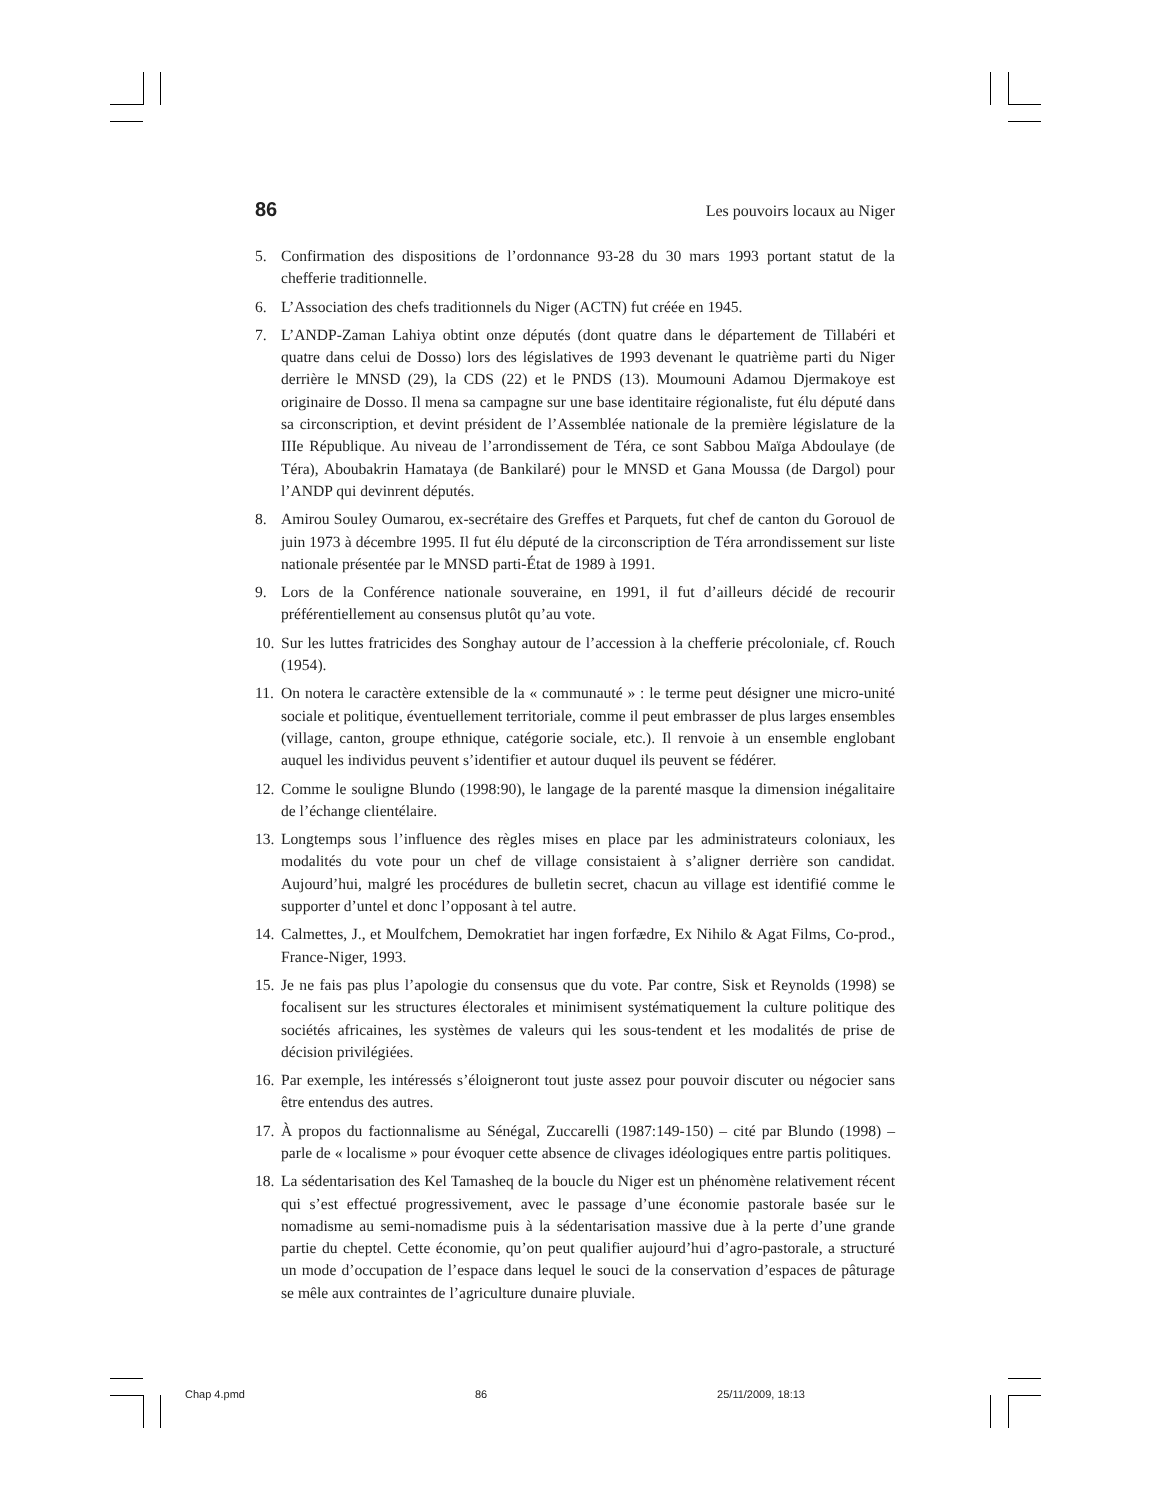86 Les pouvoirs locaux au Niger
5. Confirmation des dispositions de l’ordonnance 93-28 du 30 mars 1993 portant statut de la chefferie traditionnelle.
6. L’Association des chefs traditionnels du Niger (ACTN) fut créée en 1945.
7. L’ANDP-Zaman Lahiya obtint onze députés (dont quatre dans le département de Tillabéri et quatre dans celui de Dosso) lors des législatives de 1993 devenant le quatrième parti du Niger derrière le MNSD (29), la CDS (22) et le PNDS (13). Moumouni Adamou Djermakoye est originaire de Dosso. Il mena sa campagne sur une base identitaire régionaliste, fut élu député dans sa circonscription, et devint président de l’Assemblée nationale de la première législature de la IIIe République. Au niveau de l’arrondissement de Téra, ce sont Sabbou Maïga Abdoulaye (de Téra), Aboubakrin Hamataya (de Bankilaré) pour le MNSD et Gana Moussa (de Dargol) pour l’ANDP qui devinrent députés.
8. Amirou Souley Oumarou, ex-secrétaire des Greffes et Parquets, fut chef de canton du Gorouol de juin 1973 à décembre 1995. Il fut élu député de la circonscription de Téra arrondissement sur liste nationale présentée par le MNSD parti-État de 1989 à 1991.
9. Lors de la Conférence nationale souveraine, en 1991, il fut d’ailleurs décidé de recourir préférentiellement au consensus plutôt qu’au vote.
10. Sur les luttes fratricides des Songhay autour de l’accession à la chefferie précoloniale, cf. Rouch (1954).
11. On notera le caractère extensible de la « communauté » : le terme peut désigner une micro-unité sociale et politique, éventuellement territoriale, comme il peut embrasser de plus larges ensembles (village, canton, groupe ethnique, catégorie sociale, etc.). Il renvoie à un ensemble englobant auquel les individus peuvent s’identifier et autour duquel ils peuvent se fédérer.
12. Comme le souligne Blundo (1998:90), le langage de la parenté masque la dimension inégalitaire de l’échange clientélaire.
13. Longtemps sous l’influence des règles mises en place par les administrateurs coloniaux, les modalités du vote pour un chef de village consistaient à s’aligner derrière son candidat. Aujourd’hui, malgré les procédures de bulletin secret, chacun au village est identifié comme le supporter d’untel et donc l’opposant à tel autre.
14. Calmettes, J., et Moulfchem, Demokratiet har ingen forfædre, Ex Nihilo & Agat Films, Co-prod., France-Niger, 1993.
15. Je ne fais pas plus l’apologie du consensus que du vote. Par contre, Sisk et Reynolds (1998) se focalisent sur les structures électorales et minimisent systématiquement la culture politique des sociétés africaines, les systèmes de valeurs qui les sous-tendent et les modalités de prise de décision privilégiées.
16. Par exemple, les intéressés s’éloigneront tout juste assez pour pouvoir discuter ou négocier sans être entendus des autres.
17. À propos du factionnalisme au Sénégal, Zuccarelli (1987:149-150) – cité par Blundo (1998) – parle de « localisme » pour évoquer cette absence de clivages idéologiques entre partis politiques.
18. La sédentarisation des Kel Tamasheq de la boucle du Niger est un phénomène relativement récent qui s’est effectué progressivement, avec le passage d’une économie pastorale basée sur le nomadisme au semi-nomadisme puis à la sédentarisation massive due à la perte d’une grande partie du cheptel. Cette économie, qu’on peut qualifier aujourd’hui d’agro-pastorale, a structuré un mode d’occupation de l’espace dans lequel le souci de la conservation d’espaces de pâturage se mêle aux contraintes de l’agriculture dunaire pluviale.
Chap 4.pmd 86 25/11/2009, 18:13